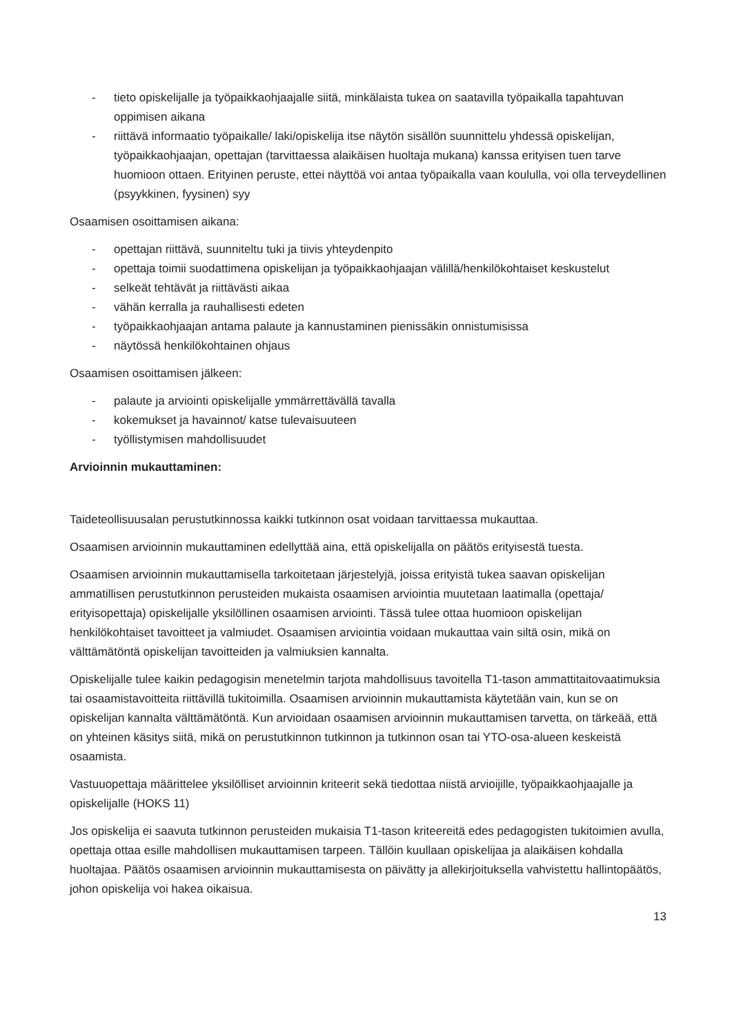- tieto opiskelijalle ja työpaikkaohjaajalle siitä, minkälaista tukea on saatavilla työpaikalla tapahtuvan oppimisen aikana
- riittävä informaatio työpaikalle/ laki/opiskelija itse näytön sisällön suunnittelu yhdessä opiskelijan, työpaikkaohjaajan, opettajan (tarvittaessa alaikäisen huoltaja mukana) kanssa erityisen tuen tarve huomioon ottaen. Erityinen peruste, ettei näyttöä voi antaa työpaikalla vaan koululla, voi olla terveydellinen (psyykkinen, fyysinen) syy
Osaamisen osoittamisen aikana:
- opettajan riittävä, suunniteltu tuki ja tiivis yhteydenpito
- opettaja toimii suodattimena opiskelijan ja työpaikkaohjaajan välillä/henkilökohtaiset keskustelut
- selkeät tehtävät ja riittävästi aikaa
- vähän kerralla ja rauhallisesti edeten
- työpaikkaohjaajan antama palaute ja kannustaminen pienissäkin onnistumisissa
- näytössä henkilökohtainen ohjaus
Osaamisen osoittamisen jälkeen:
- palaute ja arviointi opiskelijalle ymmärrettävällä tavalla
- kokemukset ja havainnot/ katse tulevaisuuteen
- työllistymisen mahdollisuudet
Arvioinnin mukauttaminen:
Taideteollisuusalan perustutkinnossa kaikki tutkinnon osat voidaan tarvittaessa mukauttaa.
Osaamisen arvioinnin mukauttaminen edellyttää aina, että opiskelijalla on päätös erityisestä tuesta.
Osaamisen arvioinnin mukauttamisella tarkoitetaan järjestelyjä, joissa erityistä tukea saavan opiskelijan ammatillisen perustutkinnon perusteiden mukaista osaamisen arviointia muutetaan laatimalla (opettaja/ erityisopettaja) opiskelijalle yksilöllinen osaamisen arviointi. Tässä tulee ottaa huomioon opiskelijan henkilökohtaiset tavoitteet ja valmiudet. Osaamisen arviointia voidaan mukauttaa vain siltä osin, mikä on välttämätöntä opiskelijan tavoitteiden ja valmiuksien kannalta.
Opiskelijalle tulee kaikin pedagogisin menetelmin tarjota mahdollisuus tavoitella T1-tason ammattitaitovaatimuksia tai osaamistavoitteita riittävillä tukitoimilla. Osaamisen arvioinnin mukauttamista käytetään vain, kun se on opiskelijan kannalta välttämätöntä. Kun arvioidaan osaamisen arvioinnin mukauttamisen tarvetta, on tärkeää, että on yhteinen käsitys siitä, mikä on perustutkinnon tutkinnon ja tutkinnon osan tai YTO-osa-alueen keskeistä osaamista.
Vastuuopettaja määrittelee yksilölliset arvioinnin kriteerit sekä tiedottaa niistä arvioijille, työpaikkaohjaajalle ja opiskelijalle (HOKS 11)
Jos opiskelija ei saavuta tutkinnon perusteiden mukaisia T1-tason kriteereitä edes pedagogisten tukitoimien avulla, opettaja ottaa esille mahdollisen mukauttamisen tarpeen. Tällöin kuullaan opiskelijaa ja alaikäisen kohdalla huoltajaa. Päätös osaamisen arvioinnin mukauttamisesta on päivätty ja allekirjoituksella vahvistettu hallintopäätös, johon opiskelija voi hakea oikaisua.
13